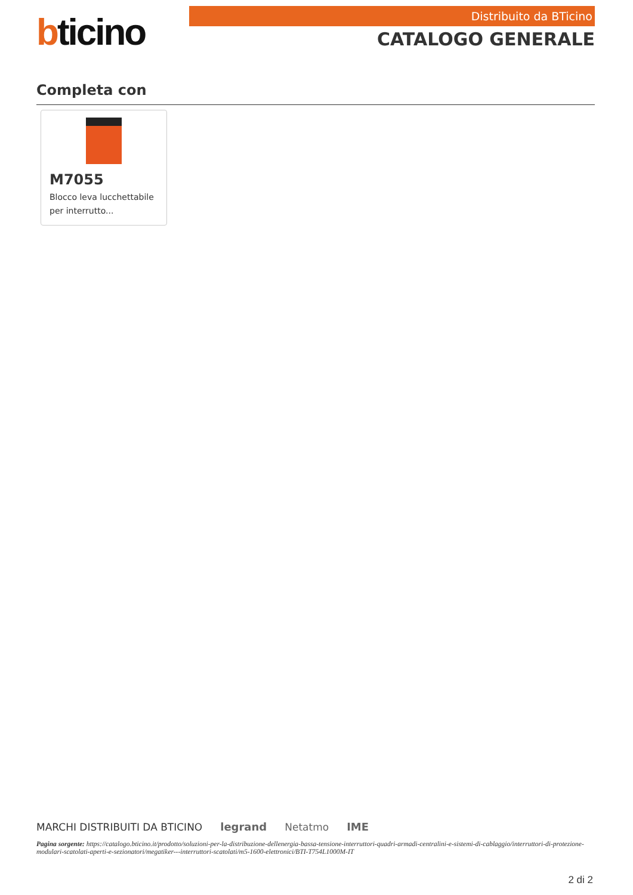bticino
Distribuito da BTicino
CATALOGO GENERALE
Completa con
M7055
Blocco leva lucchettabile per interrutto...
MARCHI DISTRIBUITI DA BTICINO legrand Netatmo IME
Pagina sorgente: https://catalogo.bticino.it/prodotto/soluzioni-per-la-distribuzione-dellenergia-bassa-tensione-interruttori-quadri-armadi-centralini-e-sistemi-di-cablaggio/interruttori-di-protezione-modulari-scatolati-aperti-e-sezionatori/megatiker---interruttori-scatolati/m5-1600-elettronici/BTI-T754L1000M-IT
2 di 2